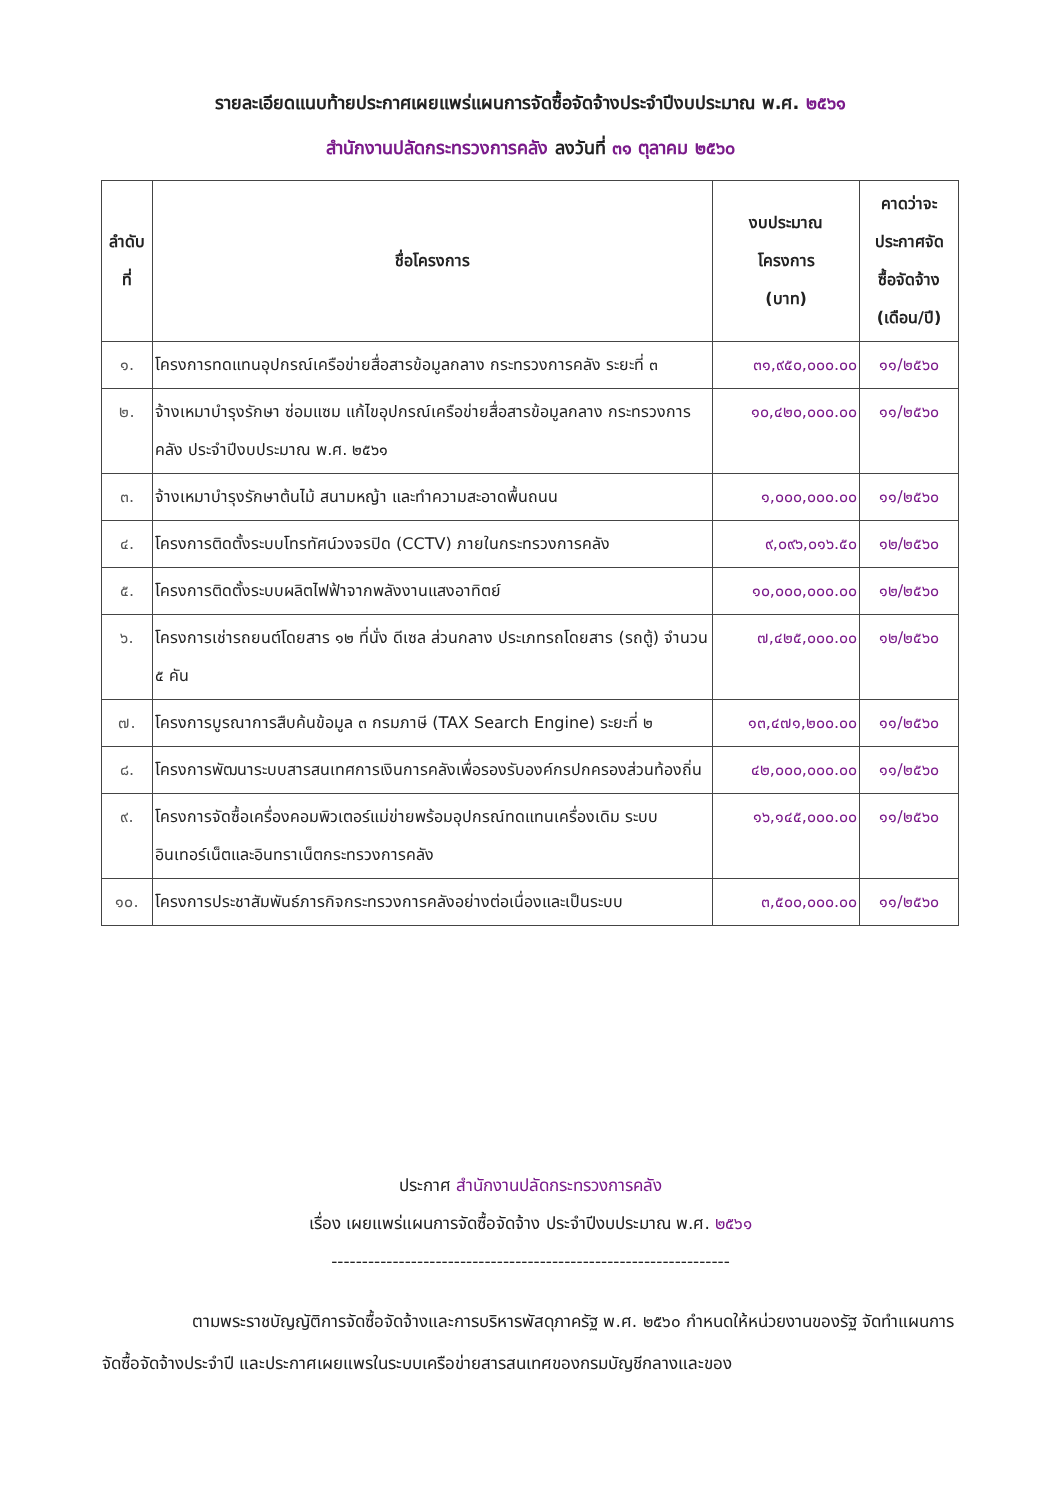รายละเอียดแนบท้ายประกาศเผยแพร่แผนการจัดซื้อจัดจ้างประจำปีงบประมาณ พ.ศ. ๒๕๖๑
สำนักงานปลัดกระทรวงการคลัง ลงวันที่ ๓๑ ตุลาคม ๒๕๖๐
| ลำดับ ที่ | ชื่อโครงการ | งบประมาณ โครงการ (บาท) | คาดว่าจะ ประกาศจัด ซื้อจัดจ้าง (เดือน/ปี) |
| --- | --- | --- | --- |
| ๑. | โครงการทดแทนอุปกรณ์เครือข่ายสื่อสารข้อมูลกลาง กระทรวงการคลัง ระยะที่ ๓ | ๓๑,๙๕๐,๐๐๐.๐๐ | ๑๑/๒๕๖๐ |
| ๒. | จ้างเหมาบำรุงรักษา ซ่อมแซม แก้ไขอุปกรณ์เครือข่ายสื่อสารข้อมูลกลาง กระทรวงการคลัง ประจำปีงบประมาณ พ.ศ. ๒๕๖๑ | ๑๐,๔๒๐,๐๐๐.๐๐ | ๑๑/๒๕๖๐ |
| ๓. | จ้างเหมาบำรุงรักษาต้นไม้ สนามหญ้า และทำความสะอาดพื้นถนน | ๑,๐๐๐,๐๐๐.๐๐ | ๑๑/๒๕๖๐ |
| ๔. | โครงการติดตั้งระบบโทรทัศน์วงจรปิด (CCTV) ภายในกระทรวงการคลัง | ๙,๐๙๖,๐๑๖.๕๐ | ๑๒/๒๕๖๐ |
| ๕. | โครงการติดตั้งระบบผลิตไฟฟ้าจากพลังงานแสงอาทิตย์ | ๑๐,๐๐๐,๐๐๐.๐๐ | ๑๒/๒๕๖๐ |
| ๖. | โครงการเช่ารถยนต์โดยสาร ๑๒ ที่นั่ง ดีเซล ส่วนกลาง ประเภทรถโดยสาร (รถตู้) จำนวน ๕ คัน | ๗,๔๒๕,๐๐๐.๐๐ | ๑๒/๒๕๖๐ |
| ๗. | โครงการบูรณาการสืบค้นข้อมูล ๓ กรมภาษี (TAX Search Engine) ระยะที่ ๒ | ๑๓,๔๗๑,๒๐๐.๐๐ | ๑๑/๒๕๖๐ |
| ๘. | โครงการพัฒนาระบบสารสนเทศการเงินการคลังเพื่อรองรับองค์กรปกครองส่วนท้องถิ่น | ๔๒,๐๐๐,๐๐๐.๐๐ | ๑๑/๒๕๖๐ |
| ๙. | โครงการจัดซื้อเครื่องคอมพิวเตอร์แม่ข่ายพร้อมอุปกรณ์ทดแทนเครื่องเดิม ระบบอินเทอร์เน็ตและอินทราเน็ตกระทรวงการคลัง | ๑๖,๑๔๕,๐๐๐.๐๐ | ๑๑/๒๕๖๐ |
| ๑๐. | โครงการประชาสัมพันธ์ภารกิจกระทรวงการคลังอย่างต่อเนื่องและเป็นระบบ | ๓,๕๐๐,๐๐๐.๐๐ | ๑๑/๒๕๖๐ |
ประกาศ สำนักงานปลัดกระทรวงการคลัง
เรื่อง เผยแพร่แผนการจัดซื้อจัดจ้าง ประจำปีงบประมาณ พ.ศ. ๒๕๖๑
-----------------------------------------------------------------
ตามพระราชบัญญัติการจัดซื้อจัดจ้างและการบริหารพัสดุภาครัฐ พ.ศ. ๒๕๖๐ กำหนดให้หน่วยงานของรัฐ จัดทำแผนการจัดซื้อจัดจ้างประจำปี และประกาศเผยแพรในระบบเครือข่ายสารสนเทศของกรมบัญชีกลางและของ